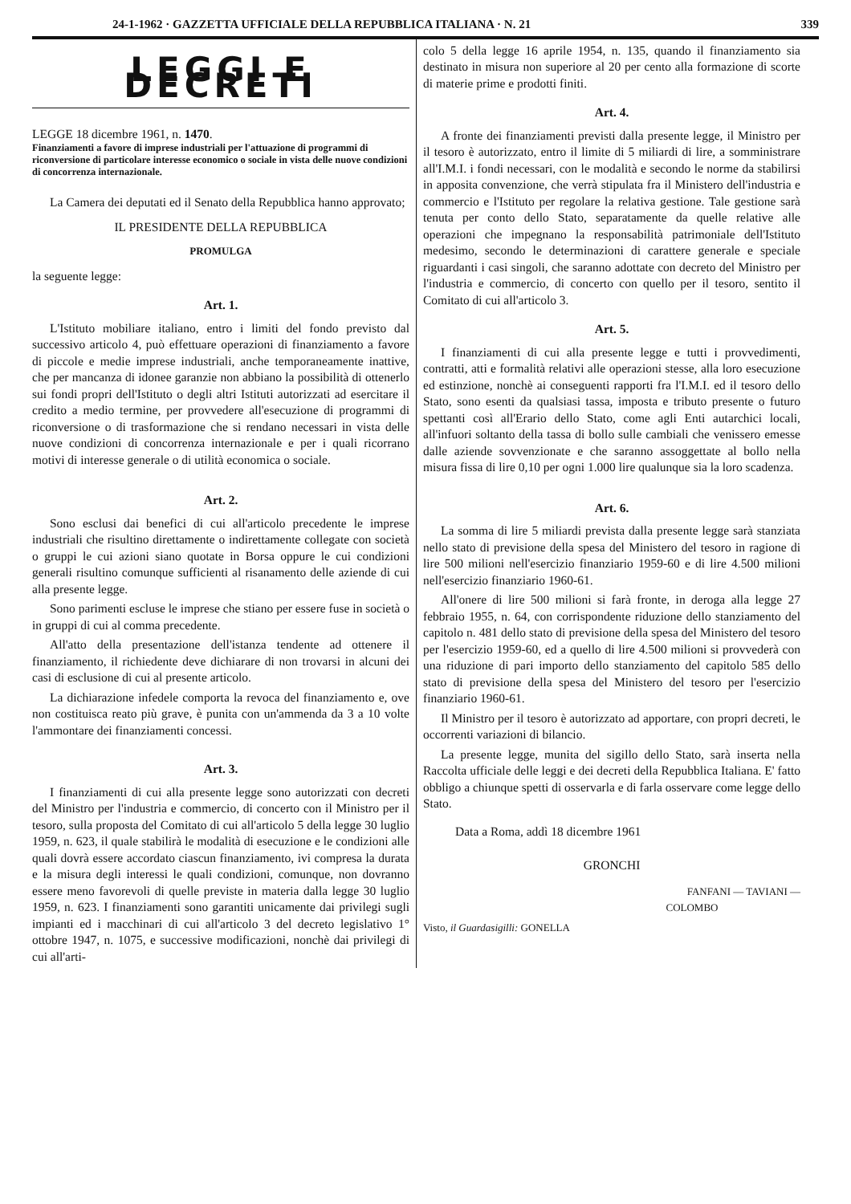24-1-1962 · GAZZETTA UFFICIALE DELLA REPUBBLICA ITALIANA · N. 21 339
LEGGI E DECRETI
LEGGE 18 dicembre 1961, n. 1470.
Finanziamenti a favore di imprese industriali per l'attuazione di programmi di riconversione di particolare interesse economico o sociale in vista delle nuove condizioni di concorrenza internazionale.
La Camera dei deputati ed il Senato della Repubblica hanno approvato;
IL PRESIDENTE DELLA REPUBBLICA
PROMULGA
la seguente legge:
Art. 1.
L'Istituto mobiliare italiano, entro i limiti del fondo previsto dal successivo articolo 4, può effettuare operazioni di finanziamento a favore di piccole e medie imprese industriali, anche temporaneamente inattive, che per mancanza di idonee garanzie non abbiano la possibilità di ottenerlo sui fondi propri dell'Istituto o degli altri Istituti autorizzati ad esercitare il credito a medio termine, per provvedere all'esecuzione di programmi di riconversione o di trasformazione che si rendano necessari in vista delle nuove condizioni di concorrenza internazionale e per i quali ricorrano motivi di interesse generale o di utilità economica o sociale.
Art. 2.
Sono esclusi dai benefici di cui all'articolo precedente le imprese industriali che risultino direttamente o indirettamente collegate con società o gruppi le cui azioni siano quotate in Borsa oppure le cui condizioni generali risultino comunque sufficienti al risanamento delle aziende di cui alla presente legge.
Sono parimenti escluse le imprese che stiano per essere fuse in società o in gruppi di cui al comma precedente.
All'atto della presentazione dell'istanza tendente ad ottenere il finanziamento, il richiedente deve dichiarare di non trovarsi in alcuni dei casi di esclusione di cui al presente articolo.
La dichiarazione infedele comporta la revoca del finanziamento e, ove non costituisca reato più grave, è punita con un'ammenda da 3 a 10 volte l'ammontare dei finanziamenti concessi.
Art. 3.
I finanziamenti di cui alla presente legge sono autorizzati con decreti del Ministro per l'industria e commercio, di concerto con il Ministro per il tesoro, sulla proposta del Comitato di cui all'articolo 5 della legge 30 luglio 1959, n. 623, il quale stabilirà le modalità di esecuzione e le condizioni alle quali dovrà essere accordato ciascun finanziamento, ivi compresa la durata e la misura degli interessi le quali condizioni, comunque, non dovranno essere meno favorevoli di quelle previste in materia dalla legge 30 luglio 1959, n. 623. I finanziamenti sono garantiti unicamente dai privilegi sugli impianti ed i macchinari di cui all'articolo 3 del decreto legislativo 1° ottobre 1947, n. 1075, e successive modificazioni, nonchè dai privilegi di cui all'arti-
colo 5 della legge 16 aprile 1954, n. 135, quando il finanziamento sia destinato in misura non superiore al 20 per cento alla formazione di scorte di materie prime e prodotti finiti.
Art. 4.
A fronte dei finanziamenti previsti dalla presente legge, il Ministro per il tesoro è autorizzato, entro il limite di 5 miliardi di lire, a somministrare all'I.M.I. i fondi necessari, con le modalità e secondo le norme da stabilirsi in apposita convenzione, che verrà stipulata fra il Ministero dell'industria e commercio e l'Istituto per regolare la relativa gestione. Tale gestione sarà tenuta per conto dello Stato, separatamente da quelle relative alle operazioni che impegnano la responsabilità patrimoniale dell'Istituto medesimo, secondo le determinazioni di carattere generale e speciale riguardanti i casi singoli, che saranno adottate con decreto del Ministro per l'industria e commercio, di concerto con quello per il tesoro, sentito il Comitato di cui all'articolo 3.
Art. 5.
I finanziamenti di cui alla presente legge e tutti i provvedimenti, contratti, atti e formalità relativi alle operazioni stesse, alla loro esecuzione ed estinzione, nonchè ai conseguenti rapporti fra l'I.M.I. ed il tesoro dello Stato, sono esenti da qualsiasi tassa, imposta e tributo presente o futuro spettanti così all'Erario dello Stato, come agli Enti autarchici locali, all'infuori soltanto della tassa di bollo sulle cambiali che venissero emesse dalle aziende sovvenzionate e che saranno assoggettate al bollo nella misura fissa di lire 0,10 per ogni 1.000 lire qualunque sia la loro scadenza.
Art. 6.
La somma di lire 5 miliardi prevista dalla presente legge sarà stanziata nello stato di previsione della spesa del Ministero del tesoro in ragione di lire 500 milioni nell'esercizio finanziario 1959-60 e di lire 4.500 milioni nell'esercizio finanziario 1960-61.
All'onere di lire 500 milioni si farà fronte, in deroga alla legge 27 febbraio 1955, n. 64, con corrispondente riduzione dello stanziamento del capitolo n. 481 dello stato di previsione della spesa del Ministero del tesoro per l'esercizio 1959-60, ed a quello di lire 4.500 milioni si provvederà con una riduzione di pari importo dello stanziamento del capitolo 585 dello stato di previsione della spesa del Ministero del tesoro per l'esercizio finanziario 1960-61.
Il Ministro per il tesoro è autorizzato ad apportare, con propri decreti, le occorrenti variazioni di bilancio.
La presente legge, munita del sigillo dello Stato, sarà inserta nella Raccolta ufficiale delle leggi e dei decreti della Repubblica Italiana. E' fatto obbligo a chiunque spetti di osservarla e di farla osservare come legge dello Stato.
Data a Roma, addì 18 dicembre 1961
GRONCHI
FANFANI — TAVIANI —
COLOMBO
Visto, il Guardasigilli: GONELLA